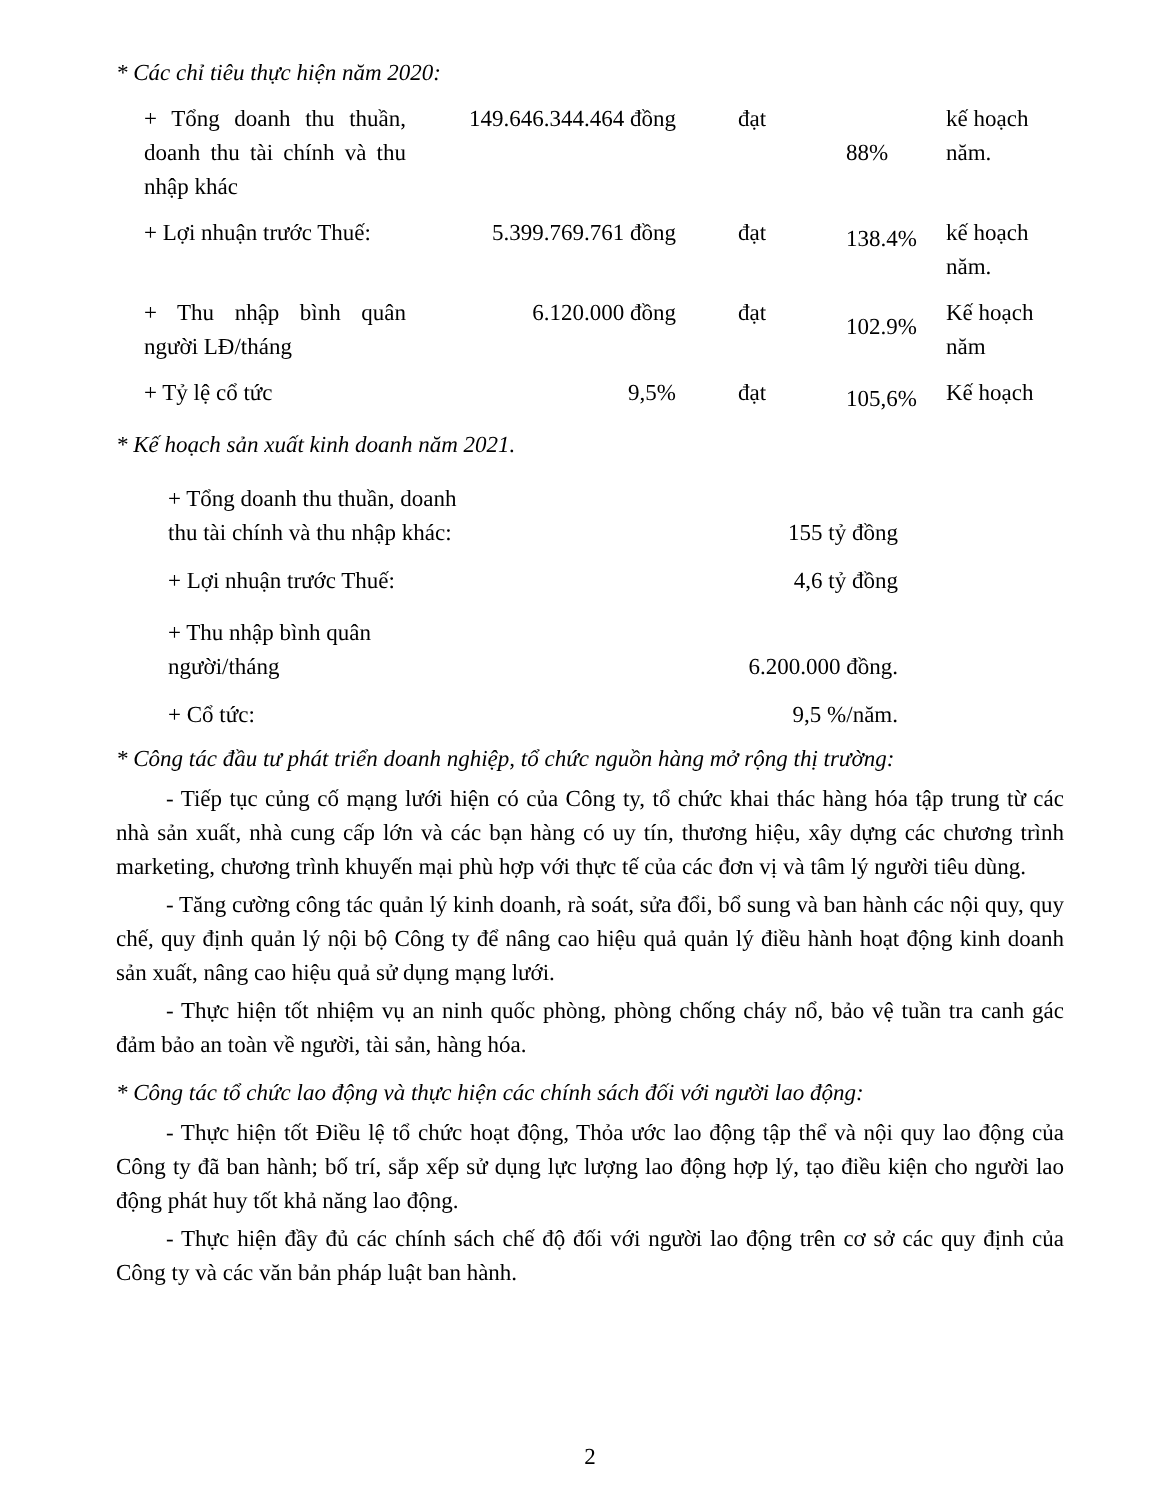* Các chỉ tiêu thực hiện năm 2020:
| + Tổng doanh thu thuần, doanh thu tài chính và thu nhập khác | 149.646.344.464 đồng | đạt | 88% | kế hoạch năm. |
| + Lợi nhuận trước Thuế: | 5.399.769.761 đồng | đạt | 138.4% | kế hoạch năm. |
| + Thu nhập bình quân người LĐ/tháng | 6.120.000 đồng | đạt | 102.9% | Kế hoạch năm |
| + Tỷ lệ cổ tức | 9,5% | đạt | 105,6% | Kế hoạch |
* Kế hoạch sản xuất kinh doanh năm 2021.
| + Tổng doanh thu thuần, doanh thu tài chính và thu nhập khác: | 155 tỷ đồng |
| + Lợi nhuận trước Thuế: | 4,6 tỷ đồng |
| + Thu nhập bình quân người/tháng | 6.200.000 đồng. |
| + Cổ tức: | 9,5 %/năm. |
* Công tác đầu tư phát triển doanh nghiệp, tổ chức nguồn hàng mở rộng thị trường:
- Tiếp tục củng cố mạng lưới hiện có của Công ty, tổ chức khai thác hàng hóa tập trung từ các nhà sản xuất, nhà cung cấp lớn và các bạn hàng có uy tín, thương hiệu, xây dựng các chương trình marketing, chương trình khuyến mại phù hợp với thực tế của các đơn vị và tâm lý người tiêu dùng.
- Tăng cường công tác quản lý kinh doanh, rà soát, sửa đổi, bổ sung và ban hành các nội quy, quy chế, quy định quản lý nội bộ Công ty để nâng cao hiệu quả quản lý điều hành hoạt động kinh doanh sản xuất, nâng cao hiệu quả sử dụng mạng lưới.
- Thực hiện tốt nhiệm vụ an ninh quốc phòng, phòng chống cháy nổ, bảo vệ tuần tra canh gác đảm bảo an toàn về người, tài sản, hàng hóa.
* Công tác tổ chức lao động và thực hiện các chính sách đối với người lao động:
- Thực hiện tốt Điều lệ tổ chức hoạt động, Thỏa ước lao động tập thể và nội quy lao động của Công ty đã ban hành; bố trí, sắp xếp sử dụng lực lượng lao động hợp lý, tạo điều kiện cho người lao động phát huy tốt khả năng lao động.
- Thực hiện đầy đủ các chính sách chế độ đối với người lao động trên cơ sở các quy định của Công ty và các văn bản pháp luật ban hành.
2